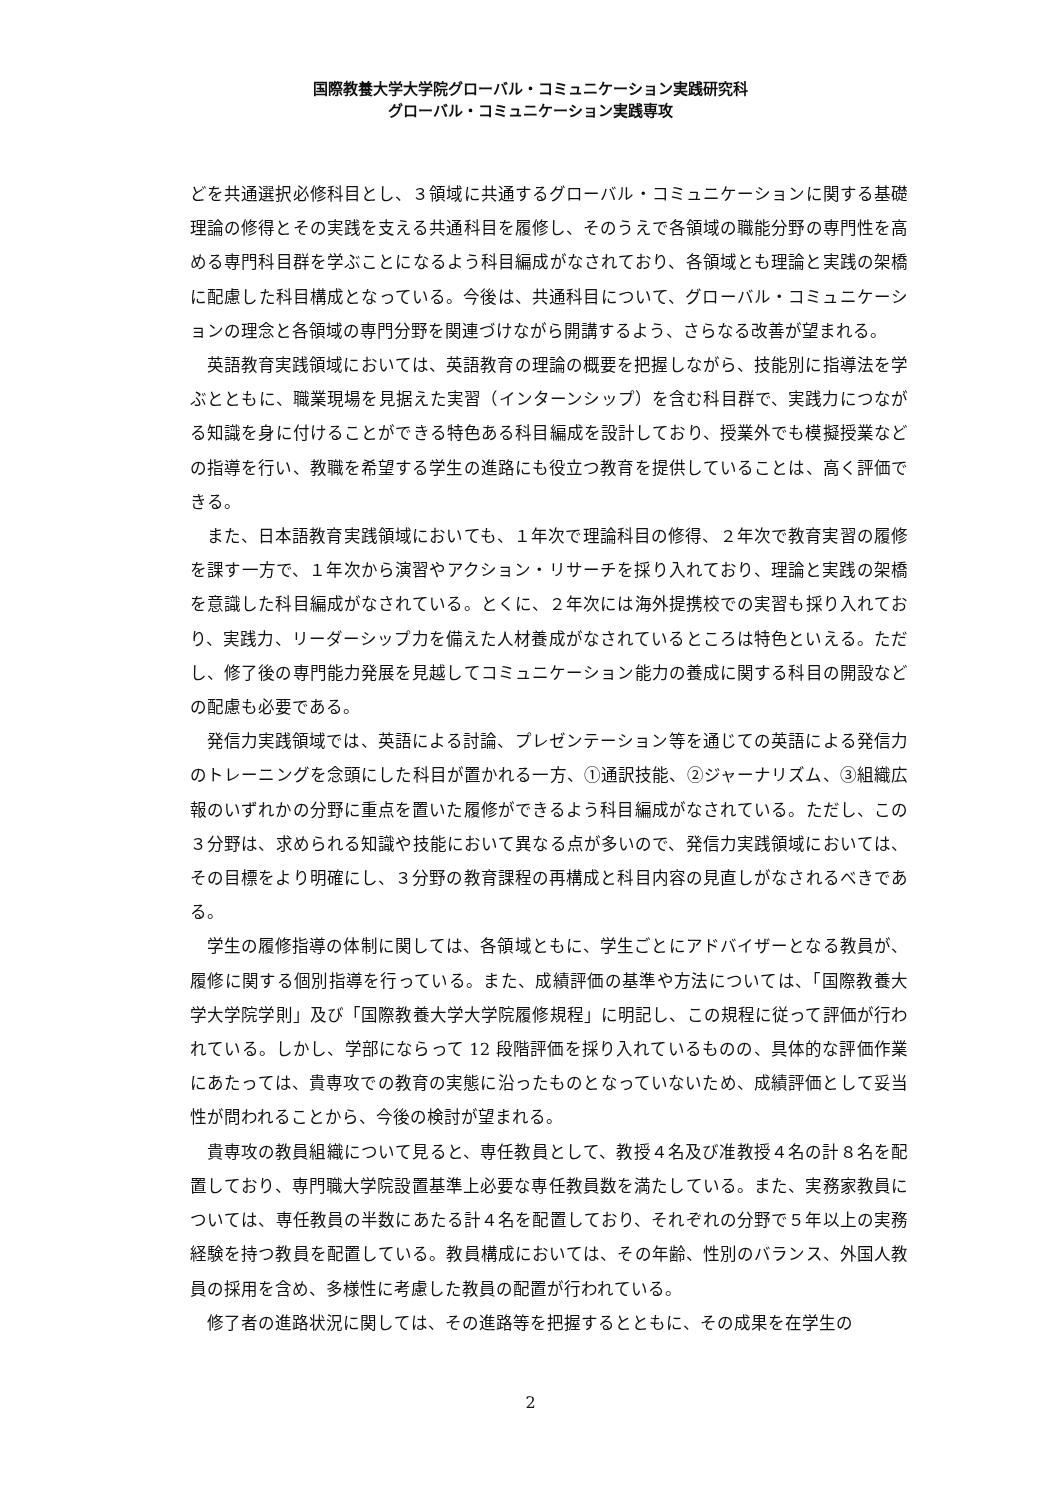国際教養大学大学院グローバル・コミュニケーション実践研究科
グローバル・コミュニケーション実践専攻
どを共通選択必修科目とし、３領域に共通するグローバル・コミュニケーションに関する基礎理論の修得とその実践を支える共通科目を履修し、そのうえで各領域の職能分野の専門性を高める専門科目群を学ぶことになるよう科目編成がなされており、各領域とも理論と実践の架橋に配慮した科目構成となっている。今後は、共通科目について、グローバル・コミュニケーションの理念と各領域の専門分野を関連づけながら開講するよう、さらなる改善が望まれる。
英語教育実践領域においては、英語教育の理論の概要を把握しながら、技能別に指導法を学ぶとともに、職業現場を見据えた実習（インターンシップ）を含む科目群で、実践力につながる知識を身に付けることができる特色ある科目編成を設計しており、授業外でも模擬授業などの指導を行い、教職を希望する学生の進路にも役立つ教育を提供していることは、高く評価できる。
また、日本語教育実践領域においても、１年次で理論科目の修得、２年次で教育実習の履修を課す一方で、１年次から演習やアクション・リサーチを採り入れており、理論と実践の架橋を意識した科目編成がなされている。とくに、２年次には海外提携校での実習も採り入れており、実践力、リーダーシップ力を備えた人材養成がなされているところは特色といえる。ただし、修了後の専門能力発展を見越してコミュニケーション能力の養成に関する科目の開設などの配慮も必要である。
発信力実践領域では、英語による討論、プレゼンテーション等を通じての英語による発信力のトレーニングを念頭にした科目が置かれる一方、①通訳技能、②ジャーナリズム、③組織広報のいずれかの分野に重点を置いた履修ができるよう科目編成がなされている。ただし、この３分野は、求められる知識や技能において異なる点が多いので、発信力実践領域においては、その目標をより明確にし、３分野の教育課程の再構成と科目内容の見直しがなされるべきである。
学生の履修指導の体制に関しては、各領域ともに、学生ごとにアドバイザーとなる教員が、履修に関する個別指導を行っている。また、成績評価の基準や方法については、「国際教養大学大学院学則」及び「国際教養大学大学院履修規程」に明記し、この規程に従って評価が行われている。しかし、学部にならって 12 段階評価を採り入れているものの、具体的な評価作業にあたっては、貴専攻での教育の実態に沿ったものとなっていないため、成績評価として妥当性が問われることから、今後の検討が望まれる。
貴専攻の教員組織について見ると、専任教員として、教授４名及び准教授４名の計８名を配置しており、専門職大学院設置基準上必要な専任教員数を満たしている。また、実務家教員については、専任教員の半数にあたる計４名を配置しており、それぞれの分野で５年以上の実務経験を持つ教員を配置している。教員構成においては、その年齢、性別のバランス、外国人教員の採用を含め、多様性に考慮した教員の配置が行われている。
修了者の進路状況に関しては、その進路等を把握するとともに、その成果を在学生の
2